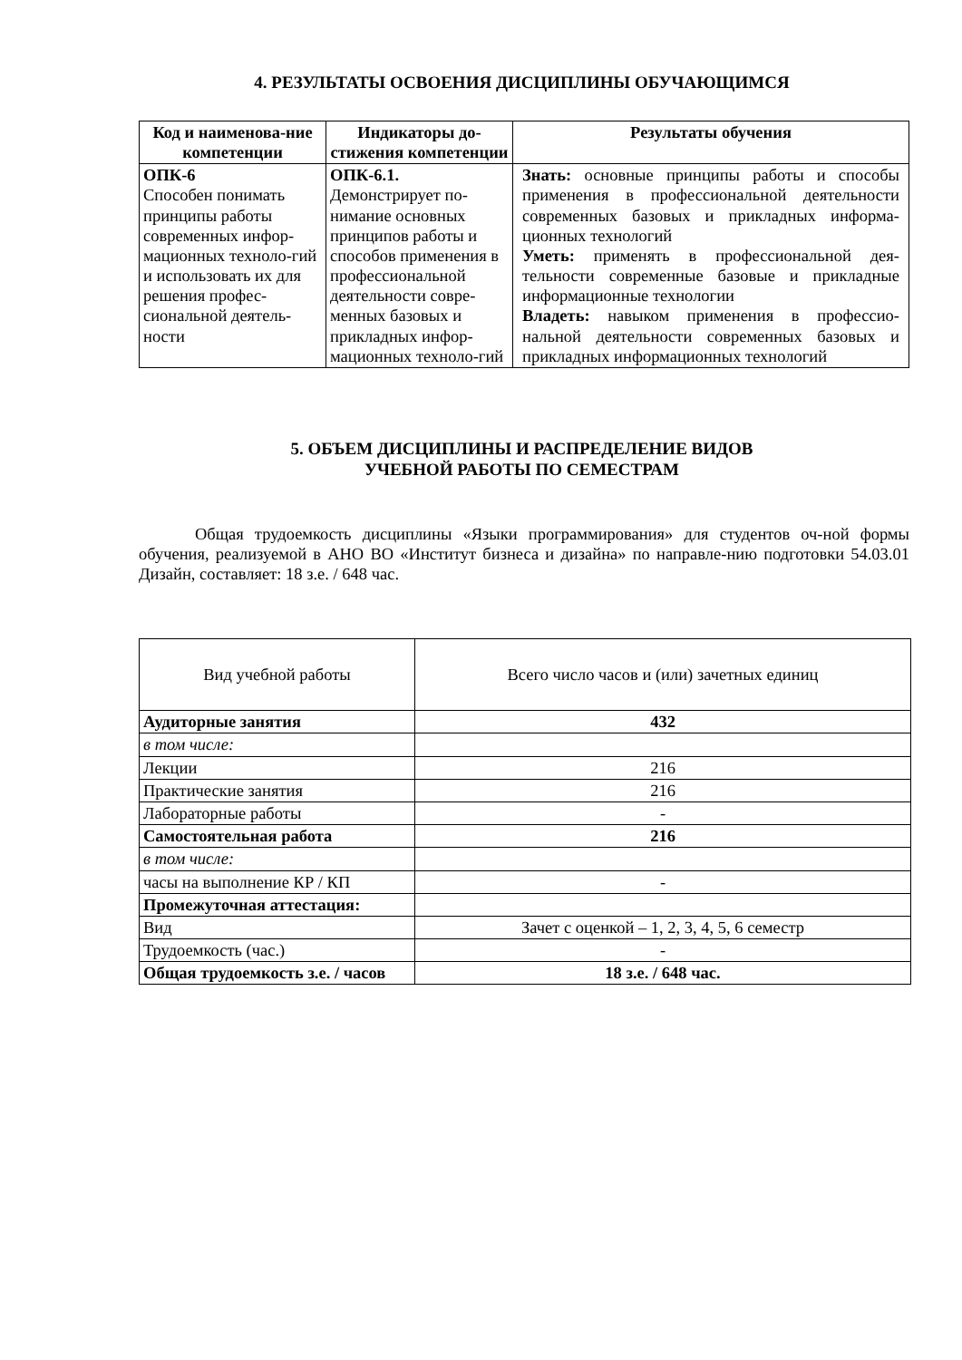4. РЕЗУЛЬТАТЫ ОСВОЕНИЯ ДИСЦИПЛИНЫ ОБУЧАЮЩИМСЯ
| Код и наименова-ние компетенции | Индикаторы до-стижения компетенции | Результаты обучения |
| --- | --- | --- |
| ОПК-6 Способен понимать принципы работы современных инфор-мационных техноло-гий и использовать их для решения профес-сиональной деятель-ности | ОПК-6.1. Демонстрирует по-нимание основных принципов работы и способов применения в профессиональной деятельности совре-менных базовых и прикладных инфор-мационных техноло-гий | Знать: основные принципы работы и способы применения в профессиональной деятельности современных базовых и прикладных информа-ционных технологий Уметь: применять в профессиональной дея-тельности современные базовые и прикладные информационные технологии Владеть: навыком применения в профессио-нальной деятельности современных базовых и прикладных информационных технологий |
5. ОБЪЕМ ДИСЦИПЛИНЫ И РАСПРЕДЕЛЕНИЕ ВИДОВ
УЧЕБНОЙ РАБОТЫ ПО СЕМЕСТРАМ
Общая трудоемкость дисциплины «Языки программирования» для студентов оч-ной формы обучения, реализуемой в АНО ВО «Институт бизнеса и дизайна» по направле-нию подготовки 54.03.01 Дизайн, составляет: 18 з.е. / 648 час.
| Вид учебной работы | Всего число часов и (или) зачетных единиц |
| Аудиторные занятия | 432 |
| в том числе: | |
| Лекции | 216 |
| Практические занятия | 216 |
| Лабораторные работы | - |
| Самостоятельная работа | 216 |
| в том числе: | |
| часы на выполнение КР / КП | - |
| Промежуточная аттестация: | |
| Вид | Зачет с оценкой – 1, 2, 3, 4, 5, 6 семестр |
| Трудоемкость (час.) | - |
| Общая трудоемкость з.е. / часов | 18 з.е. / 648 час. |